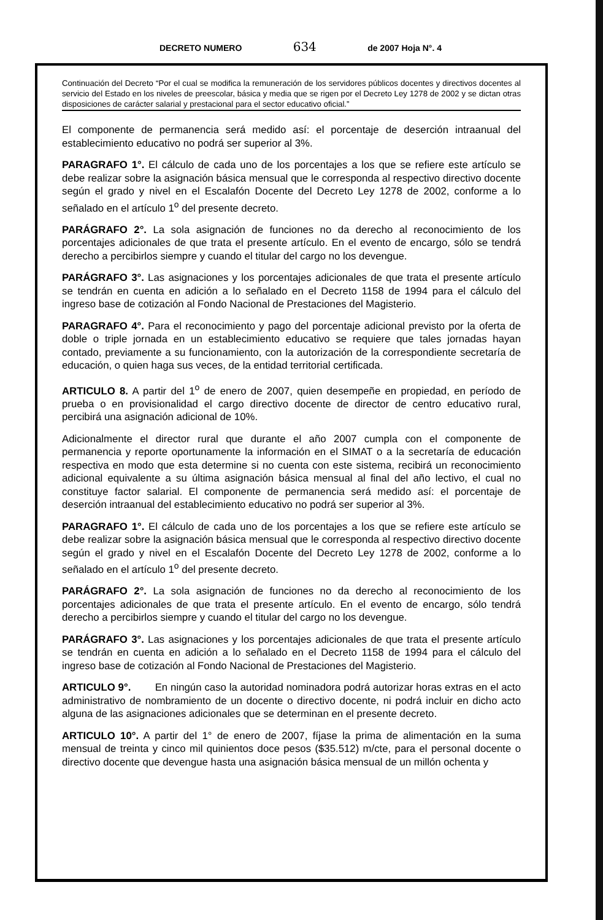DECRETO NUMERO 634 de 2007 Hoja N°. 4
Continuación del Decreto “Por el cual se modifica la remuneración de los servidores públicos docentes y directivos docentes al servicio del Estado en los niveles de preescolar, básica y media que se rigen por el Decreto Ley 1278 de 2002 y se dictan otras disposiciones de carácter salarial y prestacional para el sector educativo oficial.”
El componente de permanencia será medido así: el porcentaje de deserción intraanual del establecimiento educativo no podrá ser superior al 3%.
PARAGRAFO 1°. El cálculo de cada uno de los porcentajes a los que se refiere este artículo se debe realizar sobre la asignación básica mensual que le corresponda al respectivo directivo docente según el grado y nivel en el Escalafón Docente del Decreto Ley 1278 de 2002, conforme a lo señalado en el artículo 1<sup>o</sup> del presente decreto.
PARÁGRAFO 2°. La sola asignación de funciones no da derecho al reconocimiento de los porcentajes adicionales de que trata el presente artículo. En el evento de encargo, sólo se tendrá derecho a percibirlos siempre y cuando el titular del cargo no los devengue.
PARÁGRAFO 3°. Las asignaciones y los porcentajes adicionales de que trata el presente artículo se tendrán en cuenta en adición a lo señalado en el Decreto 1158 de 1994 para el cálculo del ingreso base de cotización al Fondo Nacional de Prestaciones del Magisterio.
PARAGRAFO 4°. Para el reconocimiento y pago del porcentaje adicional previsto por la oferta de doble o triple jornada en un establecimiento educativo se requiere que tales jornadas hayan contado, previamente a su funcionamiento, con la autorización de la correspondiente secretaría de educación, o quien haga sus veces, de la entidad territorial certificada.
ARTICULO 8. A partir del 1<sup>o</sup> de enero de 2007, quien desempeñe en propiedad, en período de prueba o en provisionalidad el cargo directivo docente de director de centro educativo rural, percibirá una asignación adicional de 10%.
Adicionalmente el director rural que durante el año 2007 cumpla con el componente de permanencia y reporte oportunamente la información en el SIMAT o a la secretaría de educación respectiva en modo que esta determine si no cuenta con este sistema, recibirá un reconocimiento adicional equivalente a su última asignación básica mensual al final del año lectivo, el cual no constituye factor salarial. El componente de permanencia será medido así: el porcentaje de deserción intraanual del establecimiento educativo no podrá ser superior al 3%.
PARAGRAFO 1°. El cálculo de cada uno de los porcentajes a los que se refiere este artículo se debe realizar sobre la asignación básica mensual que le corresponda al respectivo directivo docente según el grado y nivel en el Escalafón Docente del Decreto Ley 1278 de 2002, conforme a lo señalado en el artículo 1<sup>o</sup> del presente decreto.
PARÁGRAFO 2°. La sola asignación de funciones no da derecho al reconocimiento de los porcentajes adicionales de que trata el presente artículo. En el evento de encargo, sólo tendrá derecho a percibirlos siempre y cuando el titular del cargo no los devengue.
PARÁGRAFO 3°. Las asignaciones y los porcentajes adicionales de que trata el presente artículo se tendrán en cuenta en adición a lo señalado en el Decreto 1158 de 1994 para el cálculo del ingreso base de cotización al Fondo Nacional de Prestaciones del Magisterio.
ARTICULO 9°. En ningún caso la autoridad nominadora podrá autorizar horas extras en el acto administrativo de nombramiento de un docente o directivo docente, ni podrá incluir en dicho acto alguna de las asignaciones adicionales que se determinan en el presente decreto.
ARTICULO 10°. A partir del 1° de enero de 2007, fíjase la prima de alimentación en la suma mensual de treinta y cinco mil quinientos doce pesos ($35.512) m/cte, para el personal docente o directivo docente que devengue hasta una asignación básica mensual de un millón ochenta y